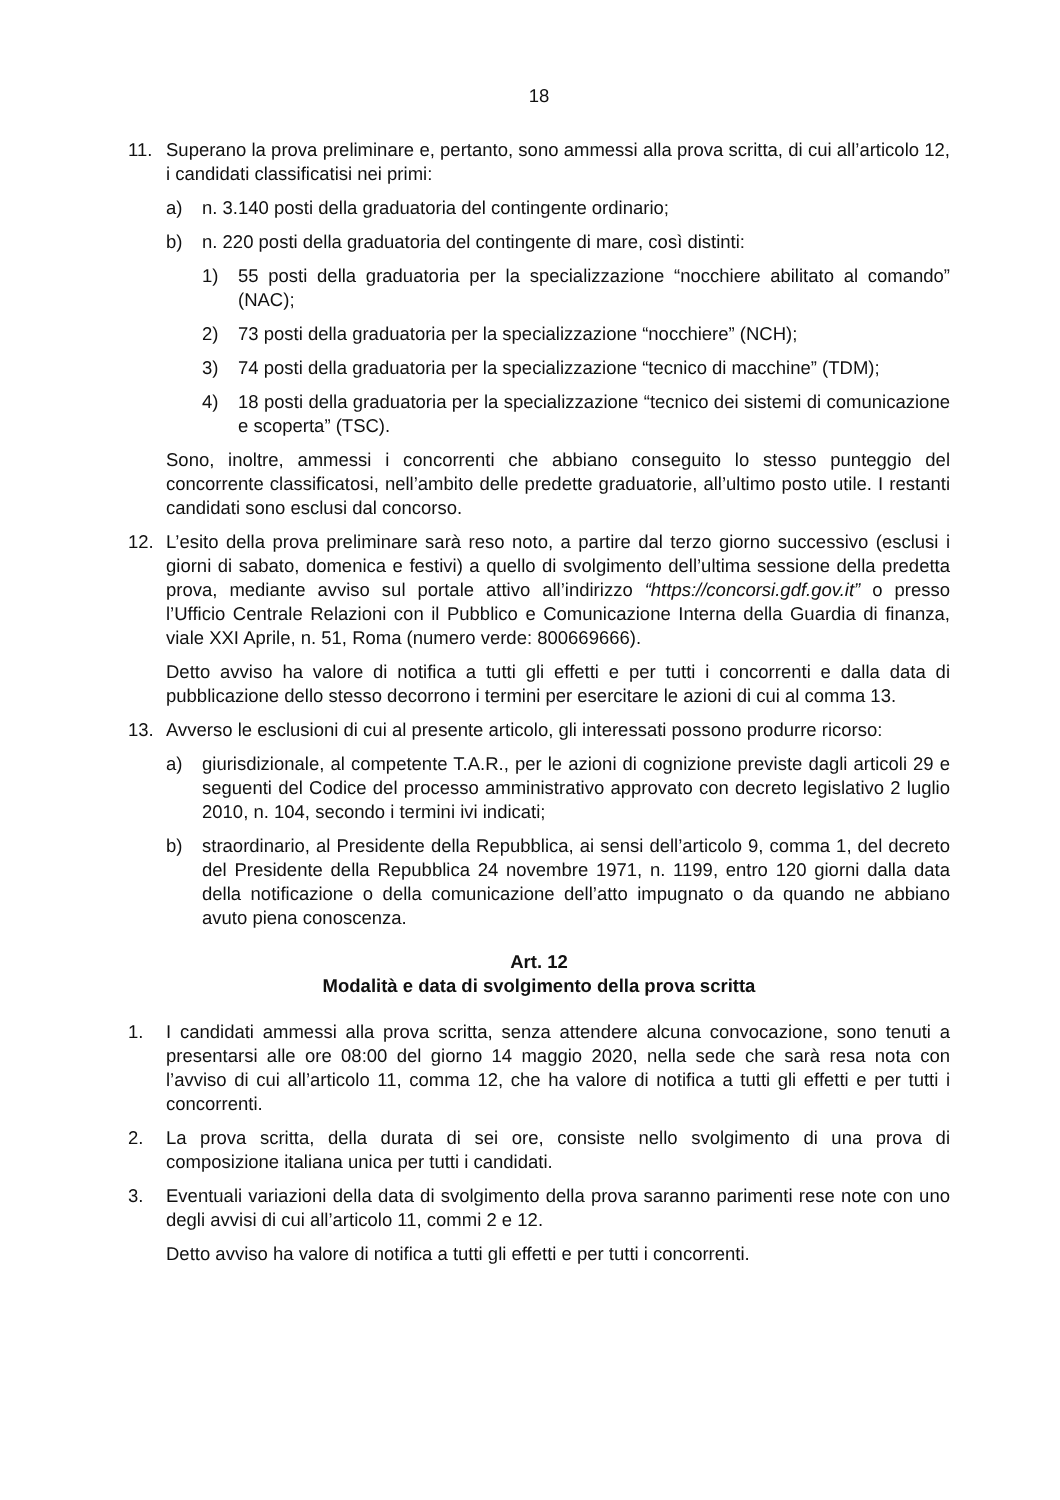18
11. Superano la prova preliminare e, pertanto, sono ammessi alla prova scritta, di cui all’articolo 12, i candidati classificatisi nei primi:
a) n. 3.140 posti della graduatoria del contingente ordinario;
b) n. 220 posti della graduatoria del contingente di mare, così distinti:
1) 55 posti della graduatoria per la specializzazione “nocchiere abilitato al comando” (NAC);
2) 73 posti della graduatoria per la specializzazione “nocchiere” (NCH);
3) 74 posti della graduatoria per la specializzazione “tecnico di macchine” (TDM);
4) 18 posti della graduatoria per la specializzazione “tecnico dei sistemi di comunicazione e scoperta” (TSC).
Sono, inoltre, ammessi i concorrenti che abbiano conseguito lo stesso punteggio del concorrente classificatosi, nell’ambito delle predette graduatorie, all’ultimo posto utile. I restanti candidati sono esclusi dal concorso.
12. L’esito della prova preliminare sarà reso noto, a partire dal terzo giorno successivo (esclusi i giorni di sabato, domenica e festivi) a quello di svolgimento dell’ultima sessione della predetta prova, mediante avviso sul portale attivo all’indirizzo “https://concorsi.gdf.gov.it” o presso l’Ufficio Centrale Relazioni con il Pubblico e Comunicazione Interna della Guardia di finanza, viale XXI Aprile, n. 51, Roma (numero verde: 800669666).
Detto avviso ha valore di notifica a tutti gli effetti e per tutti i concorrenti e dalla data di pubblicazione dello stesso decorrono i termini per esercitare le azioni di cui al comma 13.
13. Avverso le esclusioni di cui al presente articolo, gli interessati possono produrre ricorso:
a) giurisdizionale, al competente T.A.R., per le azioni di cognizione previste dagli articoli 29 e seguenti del Codice del processo amministrativo approvato con decreto legislativo 2 luglio 2010, n. 104, secondo i termini ivi indicati;
b) straordinario, al Presidente della Repubblica, ai sensi dell’articolo 9, comma 1, del decreto del Presidente della Repubblica 24 novembre 1971, n. 1199, entro 120 giorni dalla data della notificazione o della comunicazione dell’atto impugnato o da quando ne abbiano avuto piena conoscenza.
Art. 12
Modalità e data di svolgimento della prova scritta
1. I candidati ammessi alla prova scritta, senza attendere alcuna convocazione, sono tenuti a presentarsi alle ore 08:00 del giorno 14 maggio 2020, nella sede che sarà resa nota con l’avviso di cui all’articolo 11, comma 12, che ha valore di notifica a tutti gli effetti e per tutti i concorrenti.
2. La prova scritta, della durata di sei ore, consiste nello svolgimento di una prova di composizione italiana unica per tutti i candidati.
3. Eventuali variazioni della data di svolgimento della prova saranno parimenti rese note con uno degli avvisi di cui all’articolo 11, commi 2 e 12.
Detto avviso ha valore di notifica a tutti gli effetti e per tutti i concorrenti.